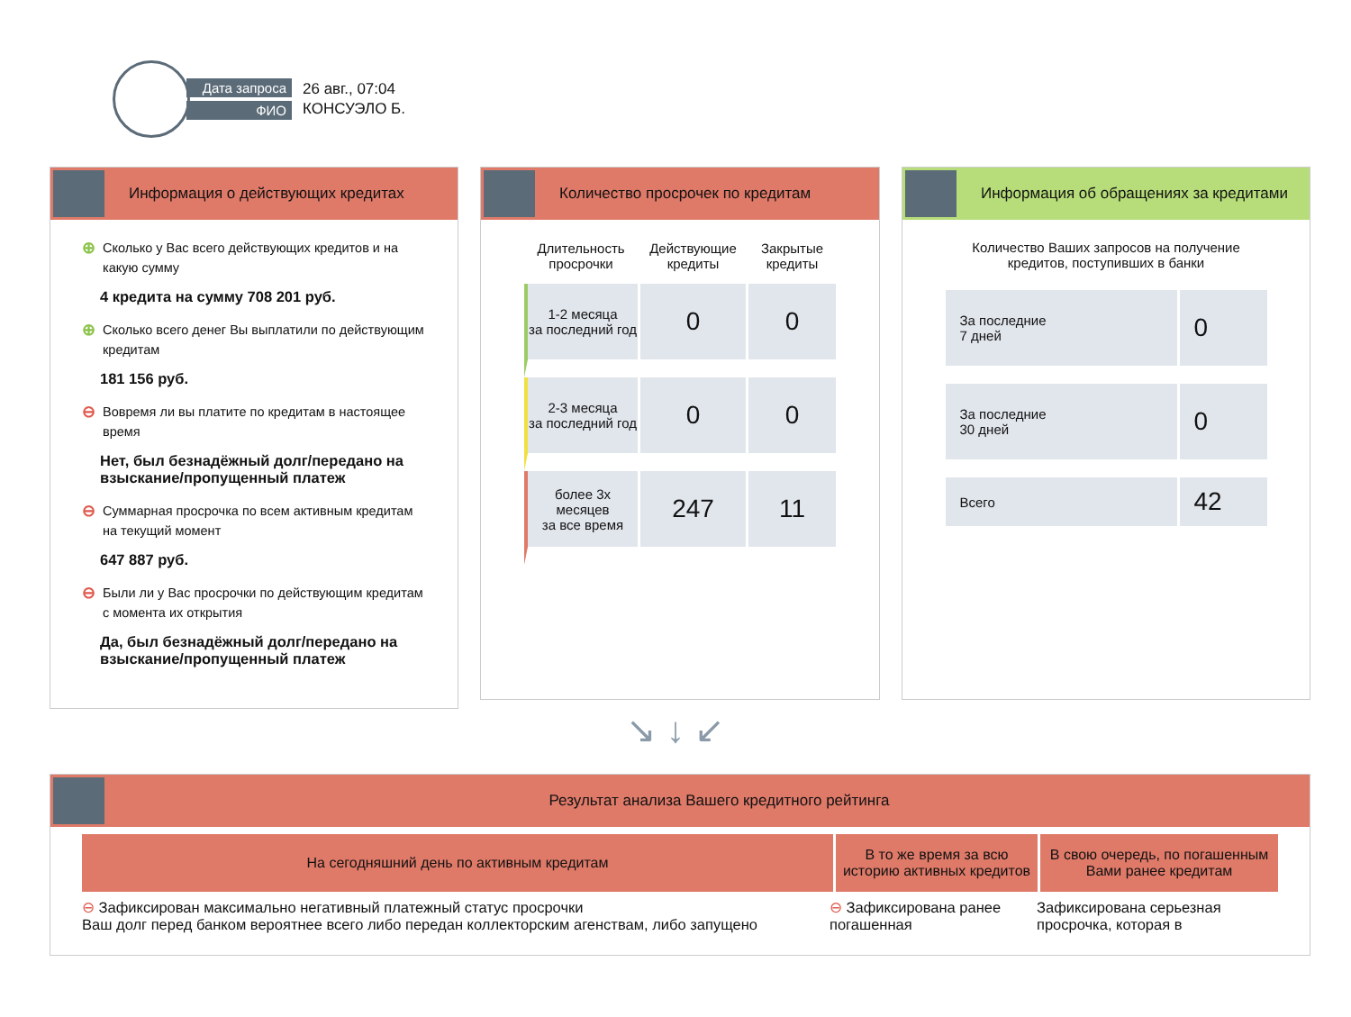Дата запроса
ФИО
26 авг., 07:04
КОНСУЭЛО Б.
Информация о действующих кредитах
⊕
Сколько у Вас всего действующих кредитов и на какую сумму
4 кредита на сумму 708 201 руб.
⊕
Сколько всего денег Вы выплатили по действующим кредитам
181 156 руб.
⊖
Вовремя ли вы платите по кредитам в настоящее время
Нет, был безнадёжный долг/передано на взыскание/пропущенный платеж
⊖
Суммарная просрочка по всем активным кредитам на текущий момент
647 887 руб.
⊖
Были ли у Вас просрочки по действующим кредитам с момента их открытия
Да, был безнадёжный долг/передано на взыскание/пропущенный платеж
Количество просрочек по кредитам
| Длительность просрочки | Действующие кредиты | Закрытые кредиты |
| --- | --- | --- |
| 1-2 месяца за последний год | 0 | 0 |
| 2-3 месяца за последний год | 0 | 0 |
| более 3х месяцев за все время | 247 | 11 |
Информация об обращениях за кредитами
Количество Ваших запросов на получение
кредитов, поступивших в банки
| За последние 7 дней | 0 |
| За последние 30 дней | 0 |
| Всего | 42 |
↘ ↓ ↙
Результат анализа Вашего кредитного рейтинга
На сегодняшний день по активным кредитам В то же время за всю историю активных кредитов
В свою очередь, по погашенным Вами ранее кредитам
⊖ Зафиксирован максимально негативный платежный статус просрочки
Ваш долг перед банком вероятнее всего либо передан коллекторским агенствам, либо запущено
⊖ Зафиксирована ранее погашенная
Зафиксирована серьезная просрочка, которая в